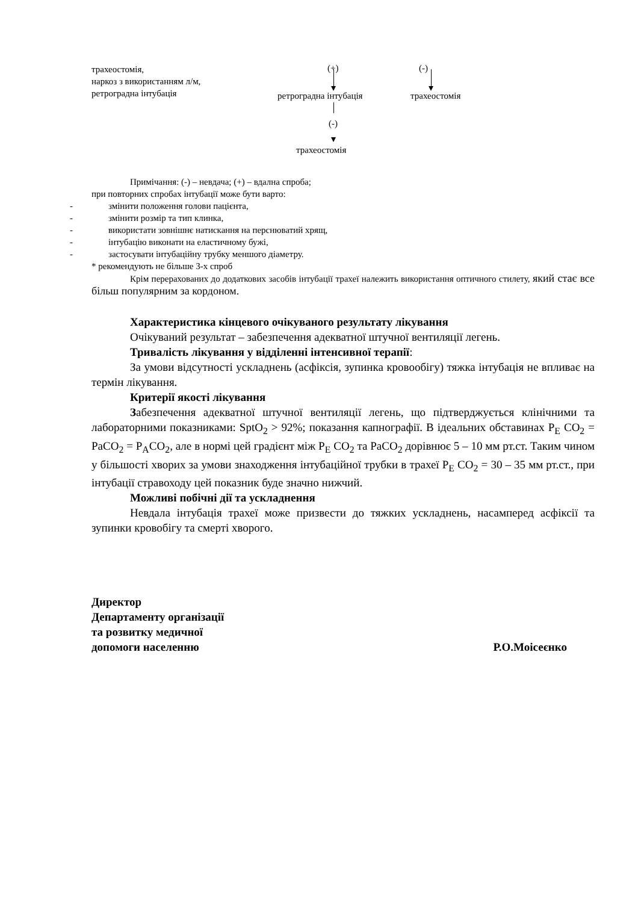трахеостомія,
наркоз з використанням л/м,
ретроградна інтубація
(+) (-)
ретроградна інтубація трахеостомія
(-)
трахеостомія
Примічання: (-) – невдача; (+) – вдална спроба;
при повторних спробах інтубації може бути варто:
- змінити положення голови пацієнта,
- змінити розмір та тип клинка,
- використати зовнішнє натискання на перснюватий хрящ,
- інтубацію виконати на еластичному бужі,
- застосувати інтубаційну трубку меншого діаметру.
* рекомендують не більше 3-х спроб
Крім перерахованих до додаткових засобів інтубації трахеї належить використання оптичного стилету, який стає все більш популярним за кордоном.
Характеристика кінцевого очікуваного результату лікування
Очікуваний результат – забезпечення адекватної штучної вентиляції легень.
Тривалість лікування у відділенні інтенсивної терапії:
За умови відсутності ускладнень (асфіксія, зупинка кровообігу) тяжка інтубація не впливає на термін лікування.
Критерії якості лікування
Забезпечення адекватної штучної вентиляції легень, що підтверджується клінічними та лабораторними показниками: SptO<sub>2</sub> > 92%; показання капнографії. В ідеальних обставинах P<sub>E</sub> CO<sub>2</sub> = PaCO<sub>2</sub> = P<sub>A</sub>CO<sub>2</sub>, але в нормі цей градієнт між P<sub>E</sub> CO<sub>2</sub> та PaCO<sub>2</sub> дорівнює 5 – 10 мм рт.ст. Таким чином у більшості хворих за умови знаходження інтубаційної трубки в трахеї P<sub>E</sub> CO<sub>2</sub> = 30 – 35 мм рт.ст., при інтубації стравоходу цей показник буде значно нижчий.
Можливі побічні дії та ускладнення
Невдала інтубація трахеї може призвести до тяжких ускладнень, насамперед асфіксії та зупинки кровобігу та смерті хворого.
Директор
Департаменту організації
та розвитку медичної
допомоги населенню
Р.О.Моісеєнко